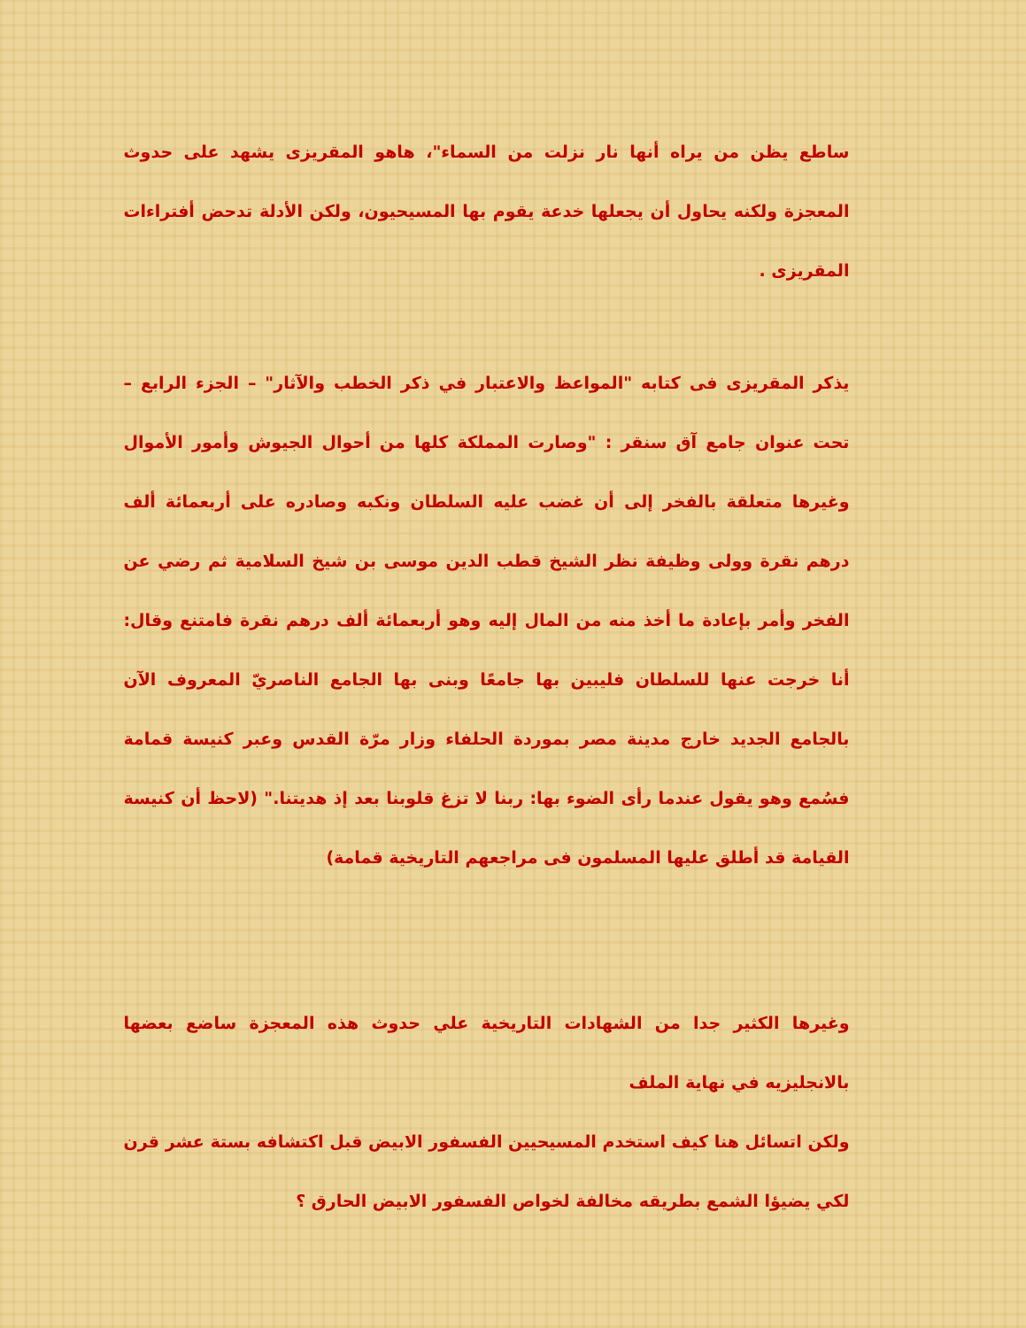ساطع يظن من يراه أنها نار نزلت من السماء"، هاهو المقريزى يشهد على حدوث المعجزة ولكنه يحاول أن يجعلها خدعة يقوم بها المسيحيون، ولكن الأدلة تدحض أفتراءات المقريزى .
يذكر المقريزى فى كتابه "المواعظ والاعتبار في ذكر الخطب والآثار" – الجزء الرابع – تحت عنوان جامع آق سنقر : "وصارت المملكة كلها من أحوال الجيوش وأمور الأموال وغيرها متعلقة بالفخر إلى أن غضب عليه السلطان ونكبه وصادره على أربعمائة ألف درهم نقرة وولى وظيفة نظر الشيخ قطب الدين موسى بن شيخ السلامية ثم رضي عن الفخر وأمر بإعادة ما أخذ منه من المال إليه وهو أربعمائة ألف درهم نقرة فامتنع وقال: أنا خرجت عنها للسلطان فليبين بها جامعًا وبنى بها الجامع الناصريّ المعروف الآن بالجامع الجديد خارج مدينة مصر بموردة الحلفاء وزار مرّة القدس وعبر كنيسة قمامة فسُمع وهو يقول عندما رأى الضوء بها: ربنا لا تزغ قلوبنا بعد إذ هديتنا." (لاحظ أن كنيسة القيامة قد أطلق عليها المسلمون فى مراجعهم التاريخية قمامة)
وغيرها الكثير جدا من الشهادات التاريخية علي حدوث هذه المعجزة ساضع بعضها بالانجليزيه في نهاية الملف
ولكن اتسائل هنا كيف استخدم المسيحيين الفسفور الابيض قبل اكتشافه بستة عشر قرن لكي يضيؤا الشمع بطريقه مخالفة لخواص الفسفور الابيض الحارق ؟